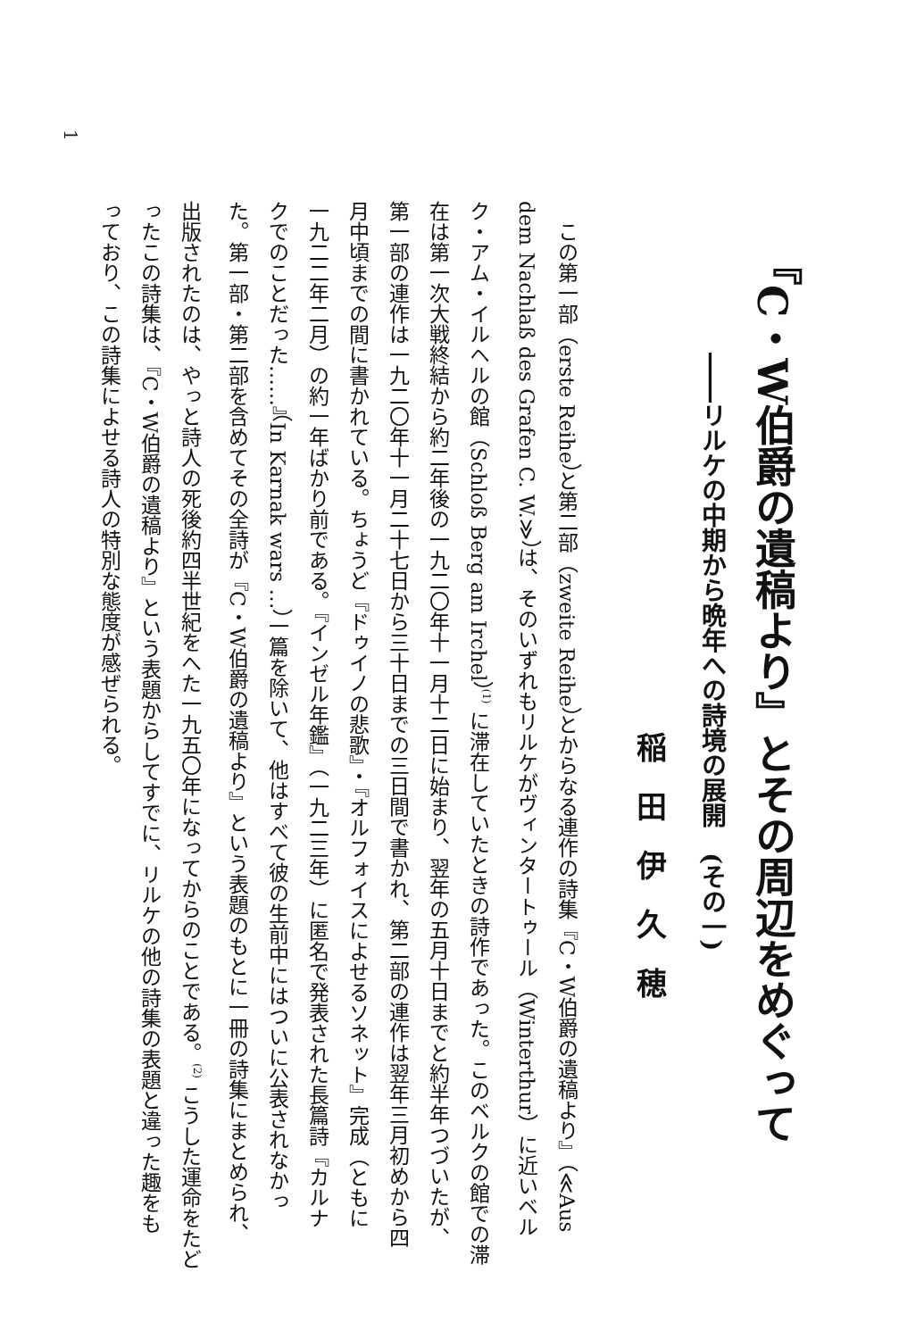『C・W伯爵の遺稿より』とその周辺をめぐって
――リルケの中期から晩年への詩境の展開　(その一)
稲田伊久穂
　この第一部（erste Reihe）と第二部（zweite Reihe）とからなる連作の詩集『C・W伯爵の遺稿より』（≪Aus
dem Nachlaß des Grafen C. W.≫）は、そのいずれもリルケがヴィンタートゥール（Winterthur）に近いベル
ク・アム・イルヘルの館（Schloß Berg am Irchel）<sup>(1)</sup> に滞在していたときの詩作であった。このベルクの館での滞
在は第一次大戦終結から約二年後の一九二〇年十一月十二日に始まり、翌年の五月十日までと約半年つづいたが、
第一部の連作は一九二〇年十一月二十七日から三十日までの三日間で書かれ、第二部の連作は翌年三月初めから四
月中頃までの間に書かれている。ちょうど『ドゥイノの悲歌』・『オルフォイスによせるソネット』完成（ともに
一九二二年二月）の約一年ばかり前である。『インゼル年鑑』（一九二三年）に匿名で発表された長篇詩『カルナ
クでのことだった……』（In Karnak wars …）一篇を除いて、他はすべて彼の生前中にはついに公表されなかっ
た。第一部・第二部を含めてその全詩が『C・W伯爵の遺稿より』という表題のもとに一冊の詩集にまとめられ、
出版されたのは、やっと詩人の死後約四半世紀をへた一九五〇年になってからのことである。<sup>(2)</sup> こうした運命をたど
ったこの詩集は、『C・W伯爵の遺稿より』という表題からしてすでに、リルケの他の詩集の表題と違った趣をも
っており、この詩集によせる詩人の特別な態度が感ぜられる。
1